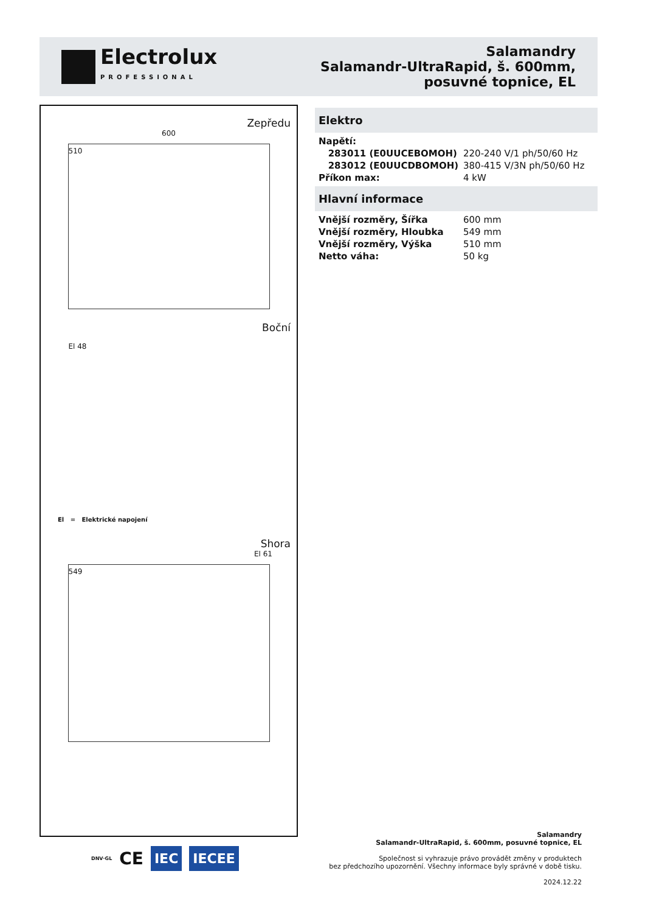Electrolux
PROFESSIONAL
Salamandry
Salamandr-UltraRapid, š. 600mm,
posuvné topnice, EL
Zepředu
600
510
Boční
El 48
El = Elektrické napojení
Shora
El 61
549
Elektro
| Napětí: | |
| 283011 (E0UUCEBOMOH) | 220-240 V/1 ph/50/60 Hz |
| 283012 (E0UUCDBOMOH) | 380-415 V/3N ph/50/60 Hz |
| Příkon max: | 4 kW |
Hlavní informace
| Vnější rozměry, Šířka | 600 mm |
| Vnější rozměry, Hloubka | 549 mm |
| Vnější rozměry, Výška | 510 mm |
| Netto váha: | 50 kg |
DNV·GL CE IEC IECEE
Salamandry
Salamandr-UltraRapid, š. 600mm, posuvné topnice, EL
Společnost si vyhrazuje právo provádět změny v produktech
bez předchozího upozornění. Všechny informace byly správné v době tisku.
2024.12.22